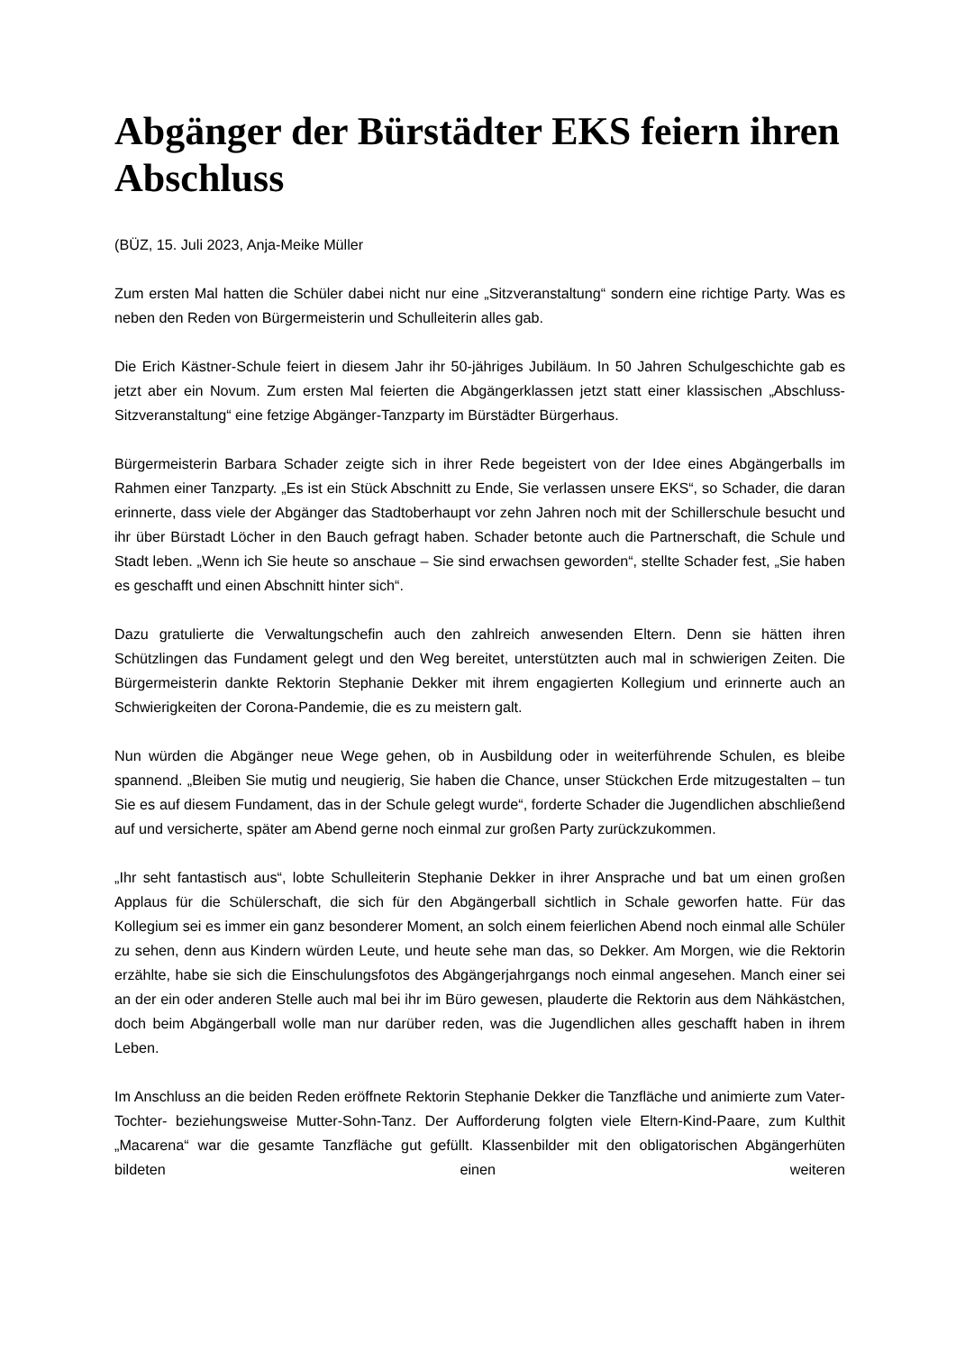Abgänger der Bürstädter EKS feiern ihren Abschluss
(BÜZ, 15. Juli 2023, Anja-Meike Müller
Zum ersten Mal hatten die Schüler dabei nicht nur eine „Sitzveranstaltung“ sondern eine richtige Party. Was es neben den Reden von Bürgermeisterin und Schulleiterin alles gab.
Die Erich Kästner-Schule feiert in diesem Jahr ihr 50-jähriges Jubiläum. In 50 Jahren Schulgeschichte gab es jetzt aber ein Novum. Zum ersten Mal feierten die Abgängerklassen jetzt statt einer klassischen „Abschluss-Sitzveranstaltung“ eine fetzige Abgänger-Tanzparty im Bürstädter Bürgerhaus.
Bürgermeisterin Barbara Schader zeigte sich in ihrer Rede begeistert von der Idee eines Abgängerballs im Rahmen einer Tanzparty. „Es ist ein Stück Abschnitt zu Ende, Sie verlassen unsere EKS“, so Schader, die daran erinnerte, dass viele der Abgänger das Stadtoberhaupt vor zehn Jahren noch mit der Schillerschule besucht und ihr über Bürstadt Löcher in den Bauch gefragt haben. Schader betonte auch die Partnerschaft, die Schule und Stadt leben. „Wenn ich Sie heute so anschaue – Sie sind erwachsen geworden“, stellte Schader fest, „Sie haben es geschafft und einen Abschnitt hinter sich“.
Dazu gratulierte die Verwaltungschefin auch den zahlreich anwesenden Eltern. Denn sie hätten ihren Schützlingen das Fundament gelegt und den Weg bereitet, unterstützten auch mal in schwierigen Zeiten. Die Bürgermeisterin dankte Rektorin Stephanie Dekker mit ihrem engagierten Kollegium und erinnerte auch an Schwierigkeiten der Corona-Pandemie, die es zu meistern galt.
Nun würden die Abgänger neue Wege gehen, ob in Ausbildung oder in weiterführende Schulen, es bleibe spannend. „Bleiben Sie mutig und neugierig, Sie haben die Chance, unser Stückchen Erde mitzugestalten – tun Sie es auf diesem Fundament, das in der Schule gelegt wurde“, forderte Schader die Jugendlichen abschließend auf und versicherte, später am Abend gerne noch einmal zur großen Party zurückzukommen.
„Ihr seht fantastisch aus“, lobte Schulleiterin Stephanie Dekker in ihrer Ansprache und bat um einen großen Applaus für die Schülerschaft, die sich für den Abgängerball sichtlich in Schale geworfen hatte. Für das Kollegium sei es immer ein ganz besonderer Moment, an solch einem feierlichen Abend noch einmal alle Schüler zu sehen, denn aus Kindern würden Leute, und heute sehe man das, so Dekker. Am Morgen, wie die Rektorin erzählte, habe sie sich die Einschulungsfotos des Abgängerjahrgangs noch einmal angesehen. Manch einer sei an der ein oder anderen Stelle auch mal bei ihr im Büro gewesen, plauderte die Rektorin aus dem Nähkästchen, doch beim Abgängerball wolle man nur darüber reden, was die Jugendlichen alles geschafft haben in ihrem Leben.
Im Anschluss an die beiden Reden eröffnete Rektorin Stephanie Dekker die Tanzfläche und animierte zum Vater-Tochter- beziehungsweise Mutter-Sohn-Tanz. Der Aufforderung folgten viele Eltern-Kind-Paare, zum Kulthit „Macarena“ war die gesamte Tanzfläche gut gefüllt. Klassenbilder mit den obligatorischen Abgängerhüten bildeten einen weiteren